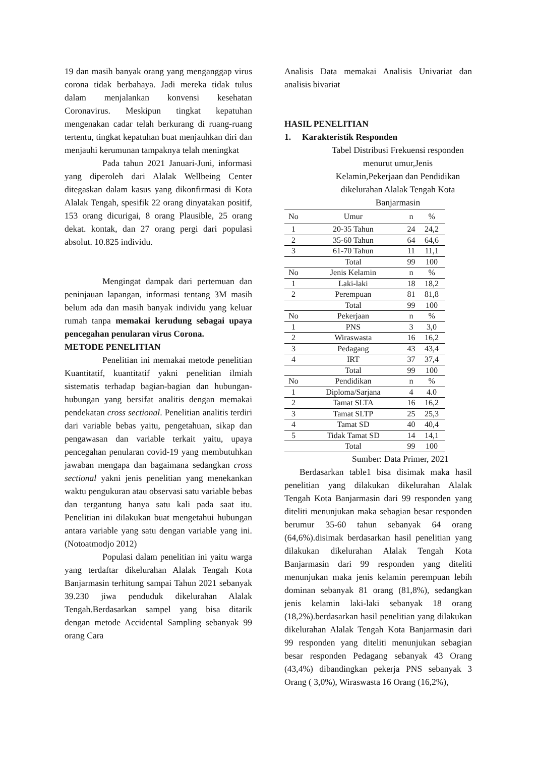19 dan masih banyak orang yang menganggap virus corona tidak berbahaya. Jadi mereka tidak tulus dalam menjalankan konvensi kesehatan Coronavirus. Meskipun tingkat kepatuhan mengenakan cadar telah berkurang di ruang-ruang tertentu, tingkat kepatuhan buat menjauhkan diri dan menjauhi kerumunan tampaknya telah meningkat
Pada tahun 2021 Januari-Juni, informasi yang diperoleh dari Alalak Wellbeing Center ditegaskan dalam kasus yang dikonfirmasi di Kota Alalak Tengah, spesifik 22 orang dinyatakan positif, 153 orang dicurigai, 8 orang Plausible, 25 orang dekat. kontak, dan 27 orang pergi dari populasi absolut. 10.825 individu.
Mengingat dampak dari pertemuan dan peninjauan lapangan, informasi tentang 3M masih belum ada dan masih banyak individu yang keluar rumah tanpa memakai kerudung sebagai upaya pencegahan penularan virus Corona.
METODE PENELITIAN
Penelitian ini memakai metode penelitian Kuantitatif, kuantitatif yakni penelitian ilmiah sistematis terhadap bagian-bagian dan hubungan-hubungan yang bersifat analitis dengan memakai pendekatan cross sectional. Penelitian analitis terdiri dari variable bebas yaitu, pengetahuan, sikap dan pengawasan dan variable terkait yaitu, upaya pencegahan penularan covid-19 yang membutuhkan jawaban mengapa dan bagaimana sedangkan cross sectional yakni jenis penelitian yang menekankan waktu pengukuran atau observasi satu variable bebas dan tergantung hanya satu kali pada saat itu. Penelitian ini dilakukan buat mengetahui hubungan antara variable yang satu dengan variable yang ini. (Notoatmodjo 2012)
Populasi dalam penelitian ini yaitu warga yang terdaftar dikelurahan Alalak Tengah Kota Banjarmasin terhitung sampai Tahun 2021 sebanyak 39.230 jiwa penduduk dikelurahan Alalak Tengah.Berdasarkan sampel yang bisa ditarik dengan metode Accidental Sampling sebanyak 99 orang Cara
Analisis Data memakai Analisis Univariat dan analisis bivariat
HASIL PENELITIAN
1. Karakteristik Responden
Tabel Distribusi Frekuensi responden menurut umur,Jenis Kelamin,Pekerjaan dan Pendidikan dikelurahan Alalak Tengah Kota Banjarmasin
| No | Umur | n | % |
| 1 | 20-35 Tahun | 24 | 24,2 |
| 2 | 35-60 Tahun | 64 | 64,6 |
| 3 | 61-70 Tahun | 11 | 11,1 |
| | Total | 99 | 100 |
| No | Jenis Kelamin | n | % |
| 1 | Laki-laki | 18 | 18,2 |
| 2 | Perempuan | 81 | 81,8 |
| | Total | 99 | 100 |
| No | Pekerjaan | n | % |
| 1 | PNS | 3 | 3,0 |
| 2 | Wiraswasta | 16 | 16,2 |
| 3 | Pedagang | 43 | 43,4 |
| 4 | IRT | 37 | 37,4 |
| | Total | 99 | 100 |
| No | Pendidikan | n | % |
| 1 | Diploma/Sarjana | 4 | 4.0 |
| 2 | Tamat SLTA | 16 | 16,2 |
| 3 | Tamat SLTP | 25 | 25,3 |
| 4 | Tamat SD | 40 | 40,4 |
| 5 | Tidak Tamat SD | 14 | 14,1 |
| | Total | 99 | 100 |
Sumber: Data Primer, 2021
Berdasarkan table1 bisa disimak maka hasil penelitian yang dilakukan dikelurahan Alalak Tengah Kota Banjarmasin dari 99 responden yang diteliti menunjukan maka sebagian besar responden berumur 35-60 tahun sebanyak 64 orang (64,6%).disimak berdasarkan hasil penelitian yang dilakukan dikelurahan Alalak Tengah Kota Banjarmasin dari 99 responden yang diteliti menunjukan maka jenis kelamin perempuan lebih dominan sebanyak 81 orang (81,8%), sedangkan jenis kelamin laki-laki sebanyak 18 orang (18,2%).berdasarkan hasil penelitian yang dilakukan dikelurahan Alalak Tengah Kota Banjarmasin dari 99 responden yang diteliti menunjukan sebagian besar responden Pedagang sebanyak 43 Orang (43,4%) dibandingkan pekerja PNS sebanyak 3 Orang ( 3,0%), Wiraswasta 16 Orang (16,2%),